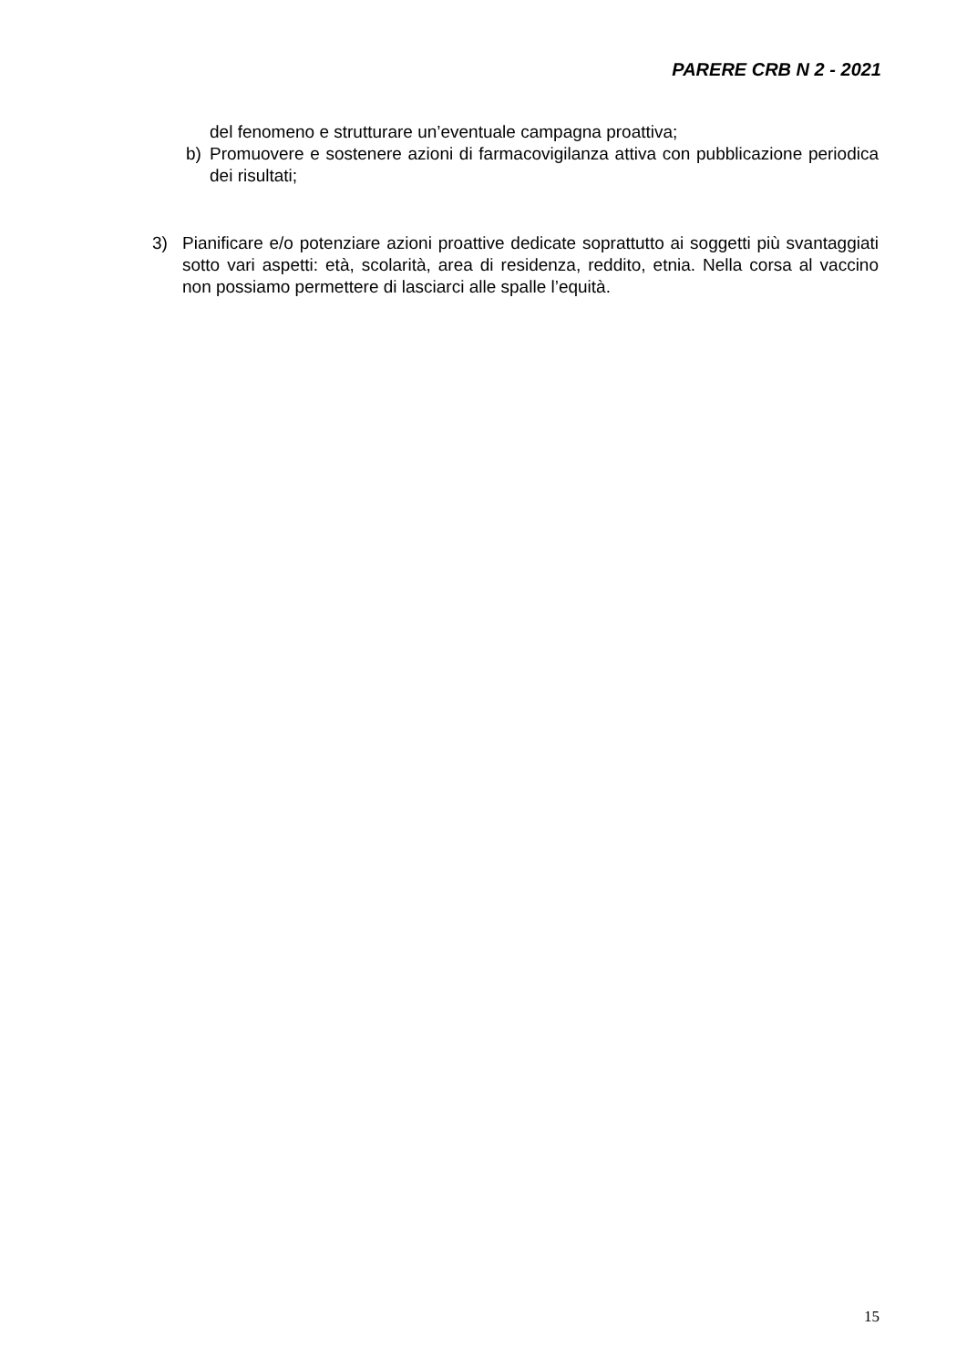PARERE CRB N 2 - 2021
del fenomeno e strutturare un’eventuale campagna proattiva;
b) Promuovere e sostenere azioni di farmacovigilanza attiva con pubblicazione periodica dei risultati;
3) Pianificare e/o potenziare azioni proattive dedicate soprattutto ai soggetti più svantaggiati sotto vari aspetti: età, scolarità, area di residenza, reddito, etnia. Nella corsa al vaccino non possiamo permettere di lasciarci alle spalle l’equità.
15